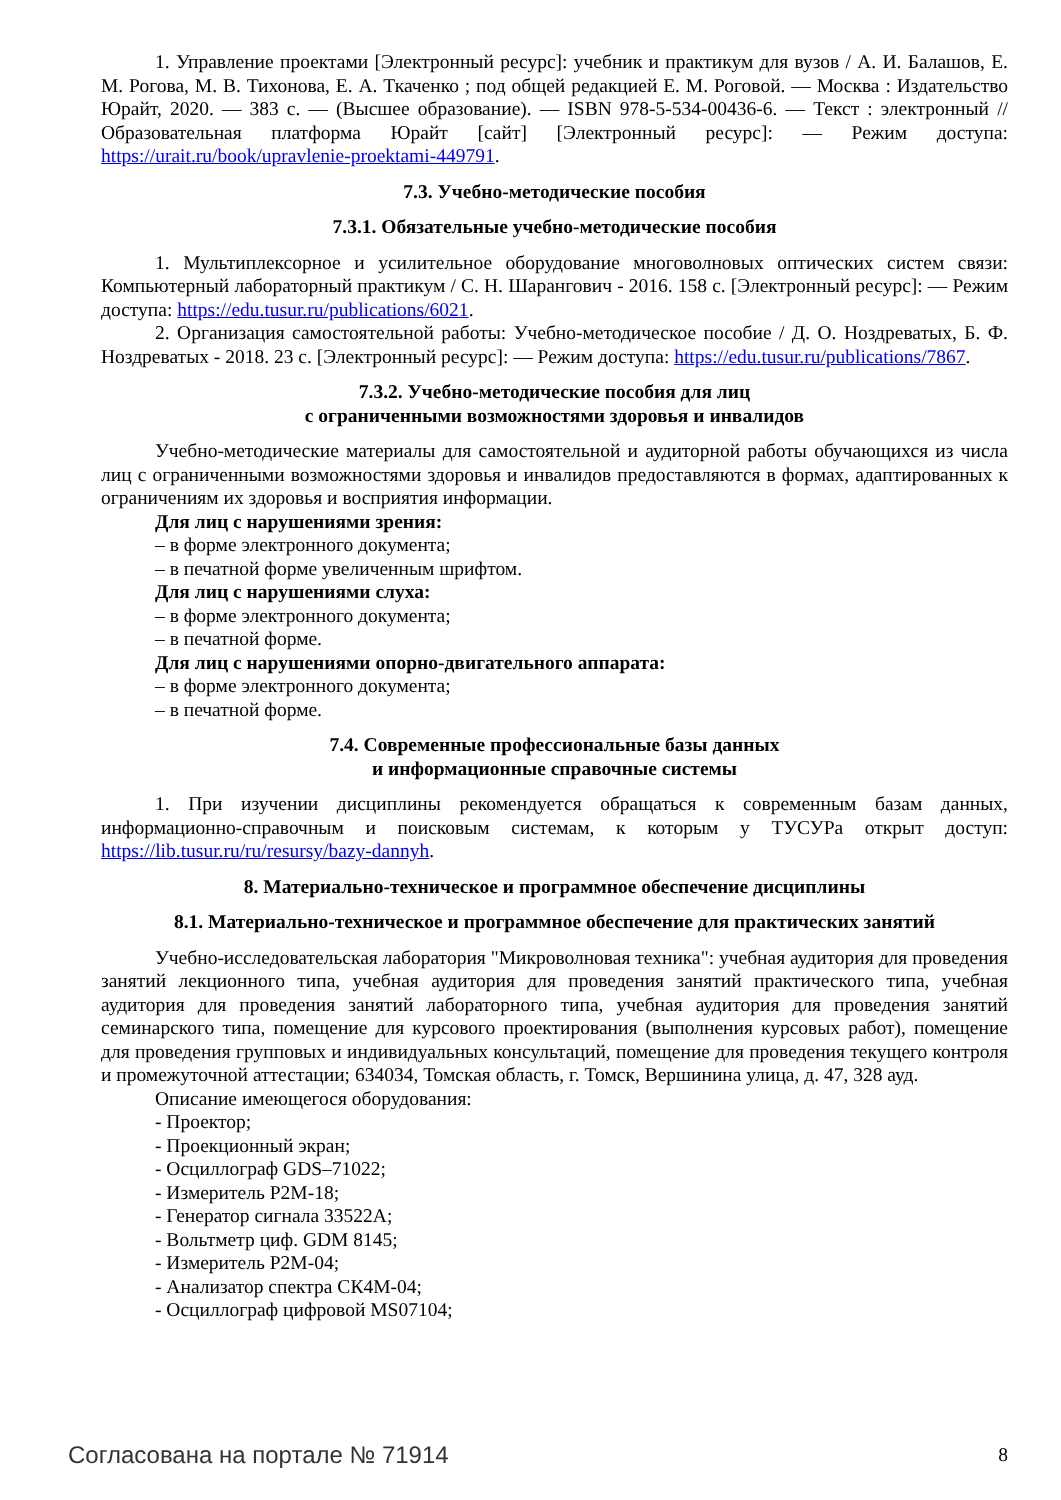1. Управление проектами [Электронный ресурс]: учебник и практикум для вузов / А. И. Балашов, Е. М. Рогова, М. В. Тихонова, Е. А. Ткаченко ; под общей редакцией Е. М. Роговой. — Москва : Издательство Юрайт, 2020. — 383 с. — (Высшее образование). — ISBN 978-5-534-00436-6. — Текст : электронный // Образовательная платформа Юрайт [сайт] [Электронный ресурс]: — Режим доступа: https://urait.ru/book/upravlenie-proektami-449791.
7.3. Учебно-методические пособия
7.3.1. Обязательные учебно-методические пособия
1. Мультиплексорное и усилительное оборудование многоволновых оптических систем связи: Компьютерный лабораторный практикум / С. Н. Шарангович - 2016. 158 с. [Электронный ресурс]: — Режим доступа: https://edu.tusur.ru/publications/6021.
2. Организация самостоятельной работы: Учебно-методическое пособие / Д. О. Ноздреватых, Б. Ф. Ноздреватых - 2018. 23 с. [Электронный ресурс]: — Режим доступа: https://edu.tusur.ru/publications/7867.
7.3.2. Учебно-методические пособия для лиц
с ограниченными возможностями здоровья и инвалидов
Учебно-методические материалы для самостоятельной и аудиторной работы обучающихся из числа лиц с ограниченными возможностями здоровья и инвалидов предоставляются в формах, адаптированных к ограничениям их здоровья и восприятия информации.
Для лиц с нарушениями зрения:
– в форме электронного документа;
– в печатной форме увеличенным шрифтом.
Для лиц с нарушениями слуха:
– в форме электронного документа;
– в печатной форме.
Для лиц с нарушениями опорно-двигательного аппарата:
– в форме электронного документа;
– в печатной форме.
7.4. Современные профессиональные базы данных
и информационные справочные системы
1. При изучении дисциплины рекомендуется обращаться к современным базам данных, информационно-справочным и поисковым системам, к которым у ТУСУРа открыт доступ: https://lib.tusur.ru/ru/resursy/bazy-dannyh.
8. Материально-техническое и программное обеспечение дисциплины
8.1. Материально-техническое и программное обеспечение для практических занятий
Учебно-исследовательская лаборатория "Микроволновая техника": учебная аудитория для проведения занятий лекционного типа, учебная аудитория для проведения занятий практического типа, учебная аудитория для проведения занятий лабораторного типа, учебная аудитория для проведения занятий семинарского типа, помещение для курсового проектирования (выполнения курсовых работ), помещение для проведения групповых и индивидуальных консультаций, помещение для проведения текущего контроля и промежуточной аттестации; 634034, Томская область, г. Томск, Вершинина улица, д. 47, 328 ауд.
Описание имеющегося оборудования:
- Проектор;
- Проекционный экран;
- Осциллограф GDS–71022;
- Измеритель Р2М-18;
- Генератор сигнала 33522А;
- Вольтметр циф. GDM 8145;
- Измеритель Р2М-04;
- Анализатор спектра СК4М-04;
- Осциллограф цифровой MS07104;
Согласована на портале № 71914 8